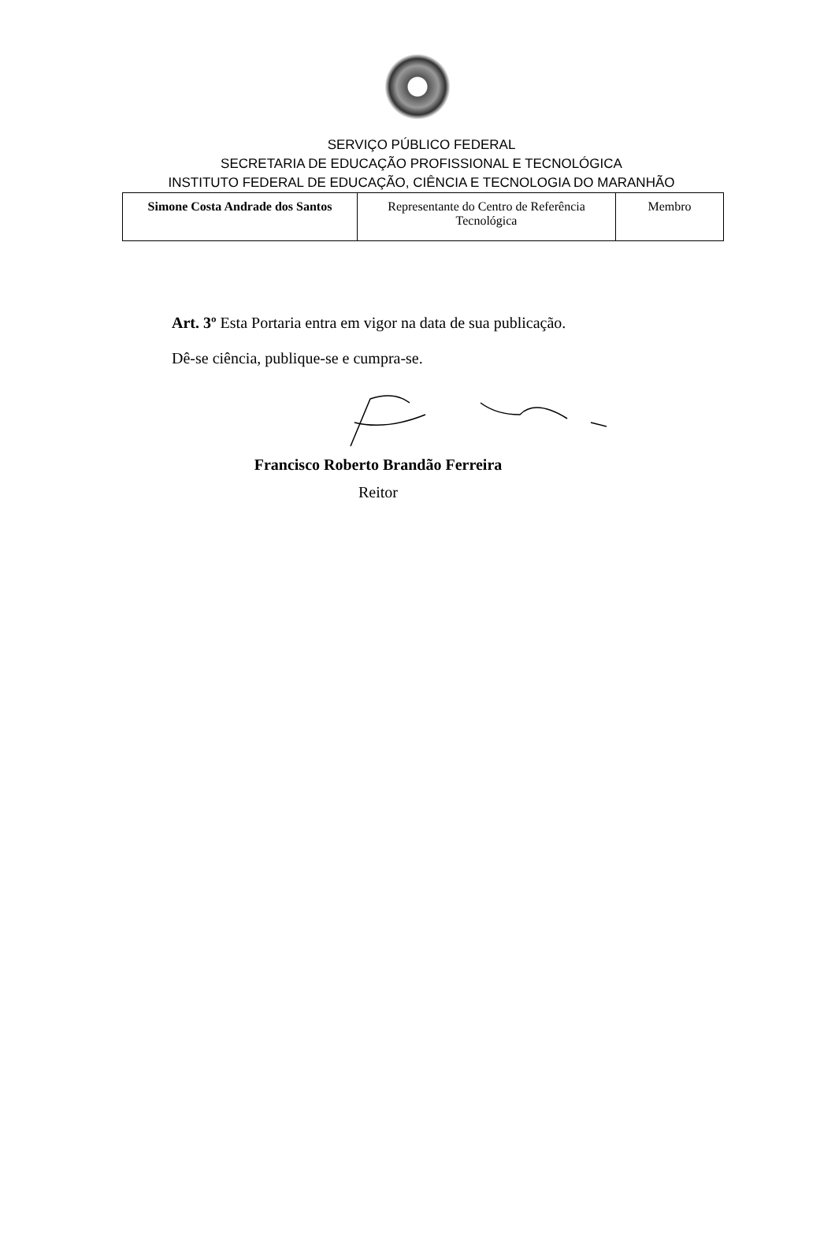SERVIÇO PÚBLICO FEDERAL
SECRETARIA DE EDUCAÇÃO PROFISSIONAL E TECNOLÓGICA
INSTITUTO FEDERAL DE EDUCAÇÃO, CIÊNCIA E TECNOLOGIA DO MARANHÃO
| Simone Costa Andrade dos Santos | Representante do Centro de Referência Tecnológica | Membro |
Art. 3º Esta Portaria entra em vigor na data de sua publicação.
Dê-se ciência, publique-se e cumpra-se.
Francisco Roberto Brandão Ferreira
Reitor